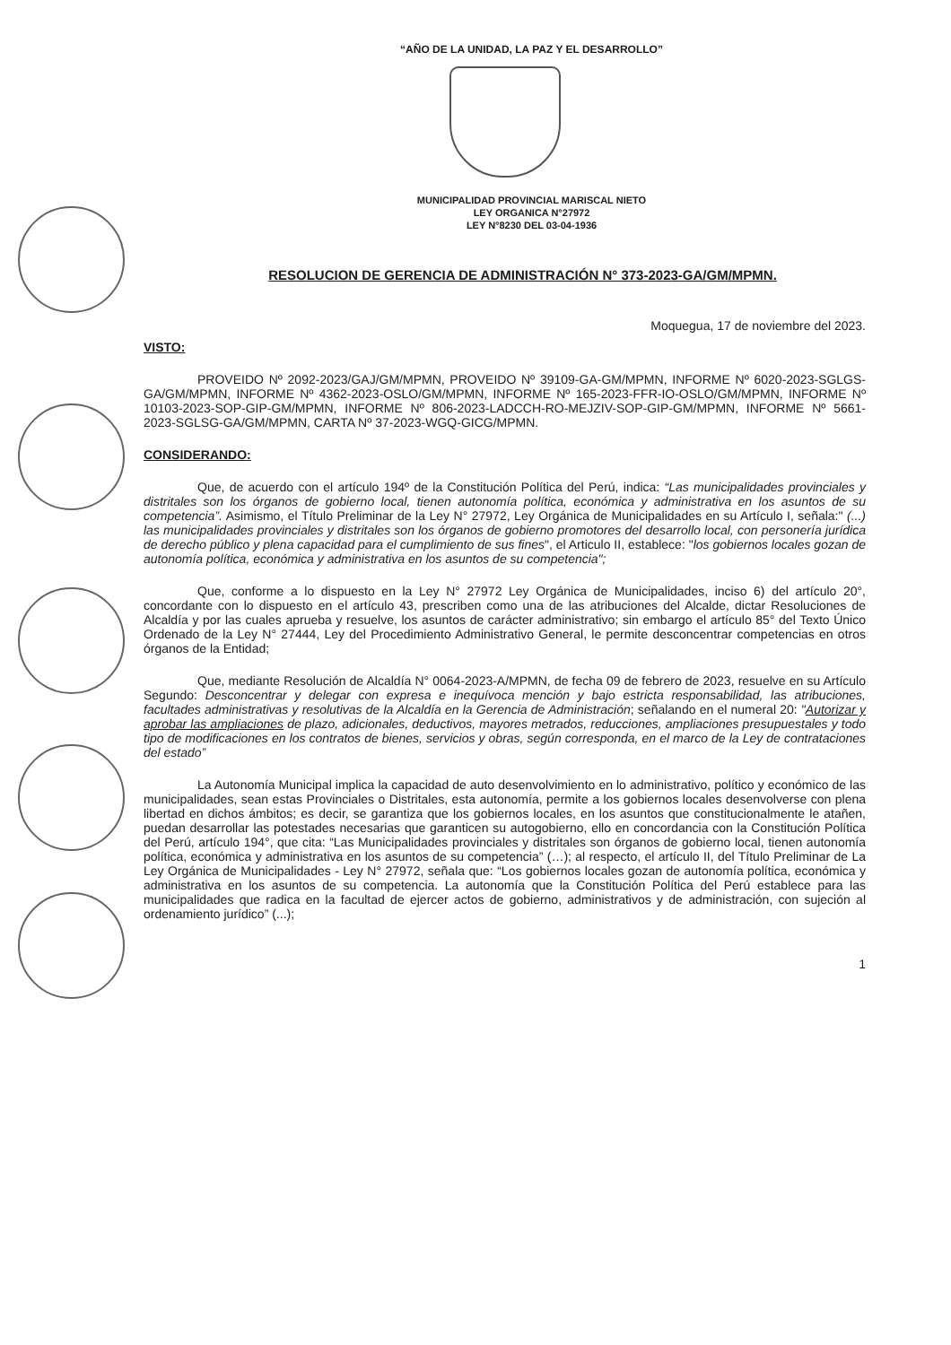“AÑO DE LA UNIDAD, LA PAZ Y EL DESARROLLO”
MUNICIPALIDAD PROVINCIAL MARISCAL NIETO
LEY ORGANICA N°27972
LEY N°8230 DEL 03-04-1936
RESOLUCION DE GERENCIA DE ADMINISTRACIÓN N° 373-2023-GA/GM/MPMN.
Moquegua, 17 de noviembre del 2023.
VISTO:
PROVEIDO Nº 2092-2023/GAJ/GM/MPMN, PROVEIDO Nº 39109-GA-GM/MPMN, INFORME Nº 6020-2023-SGLGS-GA/GM/MPMN, INFORME Nº 4362-2023-OSLO/GM/MPMN, INFORME Nº 165-2023-FFR-IO-OSLO/GM/MPMN, INFORME Nº 10103-2023-SOP-GIP-GM/MPMN, INFORME Nº 806-2023-LADCCH-RO-MEJZIV-SOP-GIP-GM/MPMN, INFORME Nº 5661-2023-SGLSG-GA/GM/MPMN, CARTA Nº 37-2023-WGQ-GICG/MPMN.
CONSIDERANDO:
Que, de acuerdo con el artículo 194º de la Constitución Política del Perú, indica: “Las municipalidades provinciales y distritales son los órganos de gobierno local, tienen autonomía política, económica y administrativa en los asuntos de su competencia”. Asimismo, el Título Preliminar de la Ley N° 27972, Ley Orgánica de Municipalidades en su Artículo I, señala:" (...) las municipalidades provinciales y distritales son los órganos de gobierno promotores del desarrollo local, con personería jurídica de derecho público y plena capacidad para el cumplimiento de sus fines", el Articulo II, establece: "los gobiernos locales gozan de autonomía política, económica y administrativa en los asuntos de su competencia";
Que, conforme a lo dispuesto en la Ley N° 27972 Ley Orgánica de Municipalidades, inciso 6) del artículo 20°, concordante con lo dispuesto en el artículo 43, prescriben como una de las atribuciones del Alcalde, dictar Resoluciones de Alcaldía y por las cuales aprueba y resuelve, los asuntos de carácter administrativo; sin embargo el artículo 85° del Texto Único Ordenado de la Ley N° 27444, Ley del Procedimiento Administrativo General, le permite desconcentrar competencias en otros órganos de la Entidad;
Que, mediante Resolución de Alcaldía N° 0064-2023-A/MPMN, de fecha 09 de febrero de 2023, resuelve en su Artículo Segundo: Desconcentrar y delegar con expresa e inequívoca mención y bajo estricta responsabilidad, las atribuciones, facultades administrativas y resolutivas de la Alcaldía en la Gerencia de Administración; señalando en el numeral 20: "Autorizar y aprobar las ampliaciones de plazo, adicionales, deductivos, mayores metrados, reducciones, ampliaciones presupuestales y todo tipo de modificaciones en los contratos de bienes, servicios y obras, según corresponda, en el marco de la Ley de contrataciones del estado”
La Autonomía Municipal implica la capacidad de auto desenvolvimiento en lo administrativo, político y económico de las municipalidades, sean estas Provinciales o Distritales, esta autonomía, permite a los gobiernos locales desenvolverse con plena libertad en dichos ámbitos; es decir, se garantiza que los gobiernos locales, en los asuntos que constitucionalmente le atañen, puedan desarrollar las potestades necesarias que garanticen su autogobierno, ello en concordancia con la Constitución Política del Perú, artículo 194°, que cita: “Las Municipalidades provinciales y distritales son órganos de gobierno local, tienen autonomía política, económica y administrativa en los asuntos de su competencia” (…); al respecto, el artículo II, del Título Preliminar de La Ley Orgánica de Municipalidades - Ley N° 27972, señala que: “Los gobiernos locales gozan de autonomía política, económica y administrativa en los asuntos de su competencia. La autonomía que la Constitución Política del Perú establece para las municipalidades que radica en la facultad de ejercer actos de gobierno, administrativos y de administración, con sujeción al ordenamiento jurídico” (...);
1